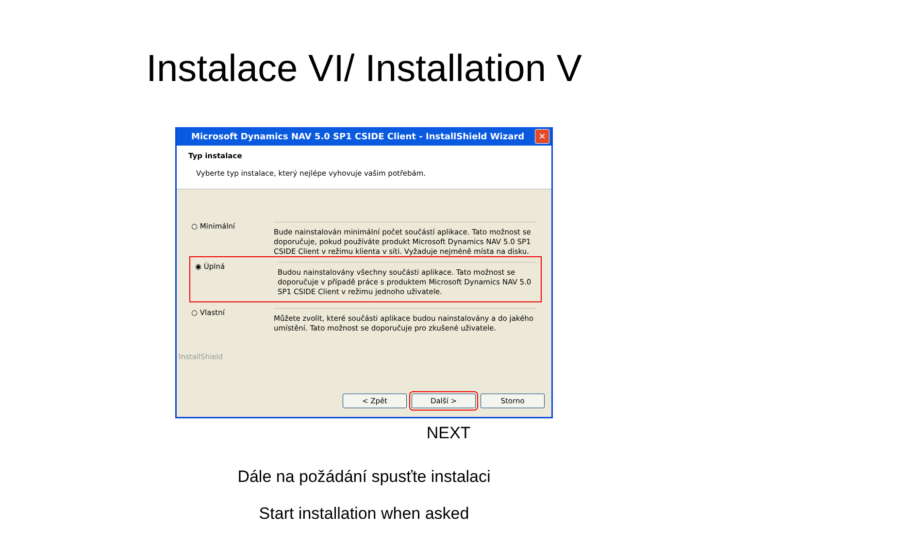Instalace VI/ Installation V
Microsoft Dynamics NAV 5.0 SP1 CSIDE Client - InstallShield Wizard ✕
Typ instalace
Vyberte typ instalace, který nejlépe vyhovuje vašim potřebám.
○ Minimální
Bude nainstalován minimální počet součástí aplikace. Tato možnost se doporučuje, pokud používáte produkt Microsoft Dynamics NAV 5.0 SP1 CSIDE Client v režimu klienta v síti. Vyžaduje nejméně místa na disku.
◉ Úplná
Budou nainstalovány všechny součásti aplikace. Tato možnost se doporučuje v případě práce s produktem Microsoft Dynamics NAV 5.0 SP1 CSIDE Client v režimu jednoho uživatele.
○ Vlastní
Můžete zvolit, které součásti aplikace budou nainstalovány a do jakého umístění. Tato možnost se doporučuje pro zkušené uživatele.
InstallShield
< Zpět Další > Storno
NEXT
Dále na požádání spusťte instalaci
Start installation when asked